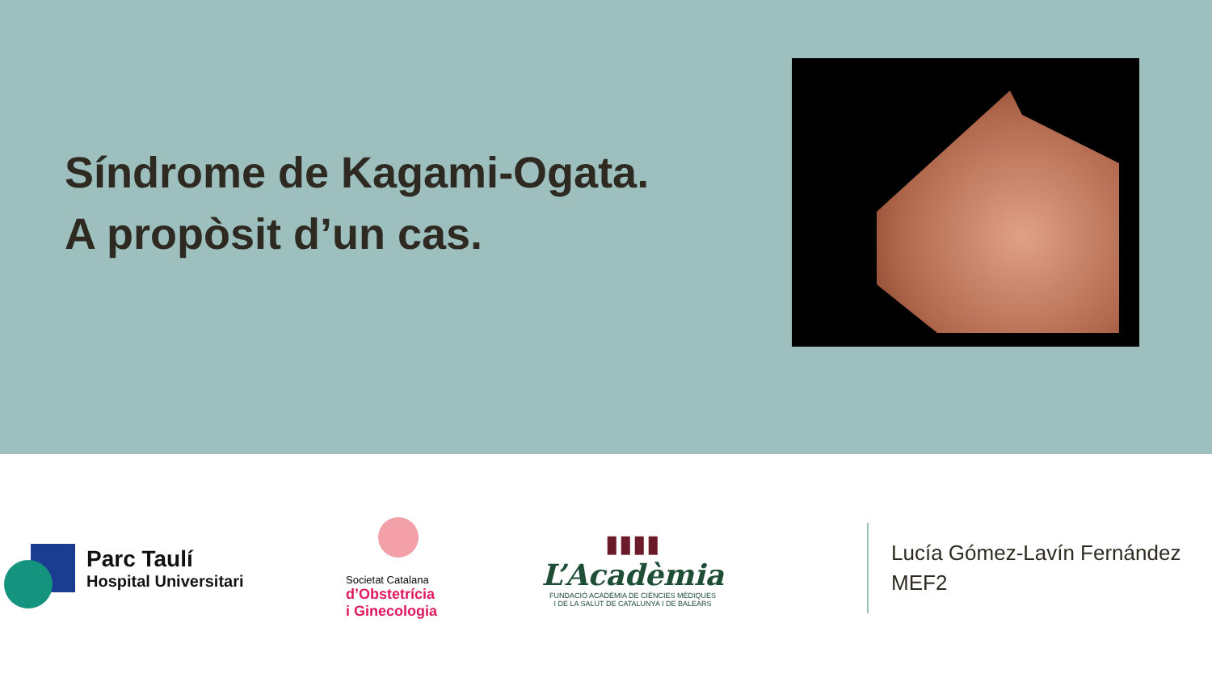Síndrome de Kagami-Ogata.
A propòsit d’un cas.
Parc Taulí
Hospital Universitari
Societat Catalana
d’Obstetrícia
i Ginecologia
▮▮▮▮
L’Acadèmia
FUNDACIÓ ACADÈMIA DE CIÈNCIES MÈDIQUES
I DE LA SALUT DE CATALUNYA I DE BALEARS
Lucía Gómez-Lavín Fernández
MEF2